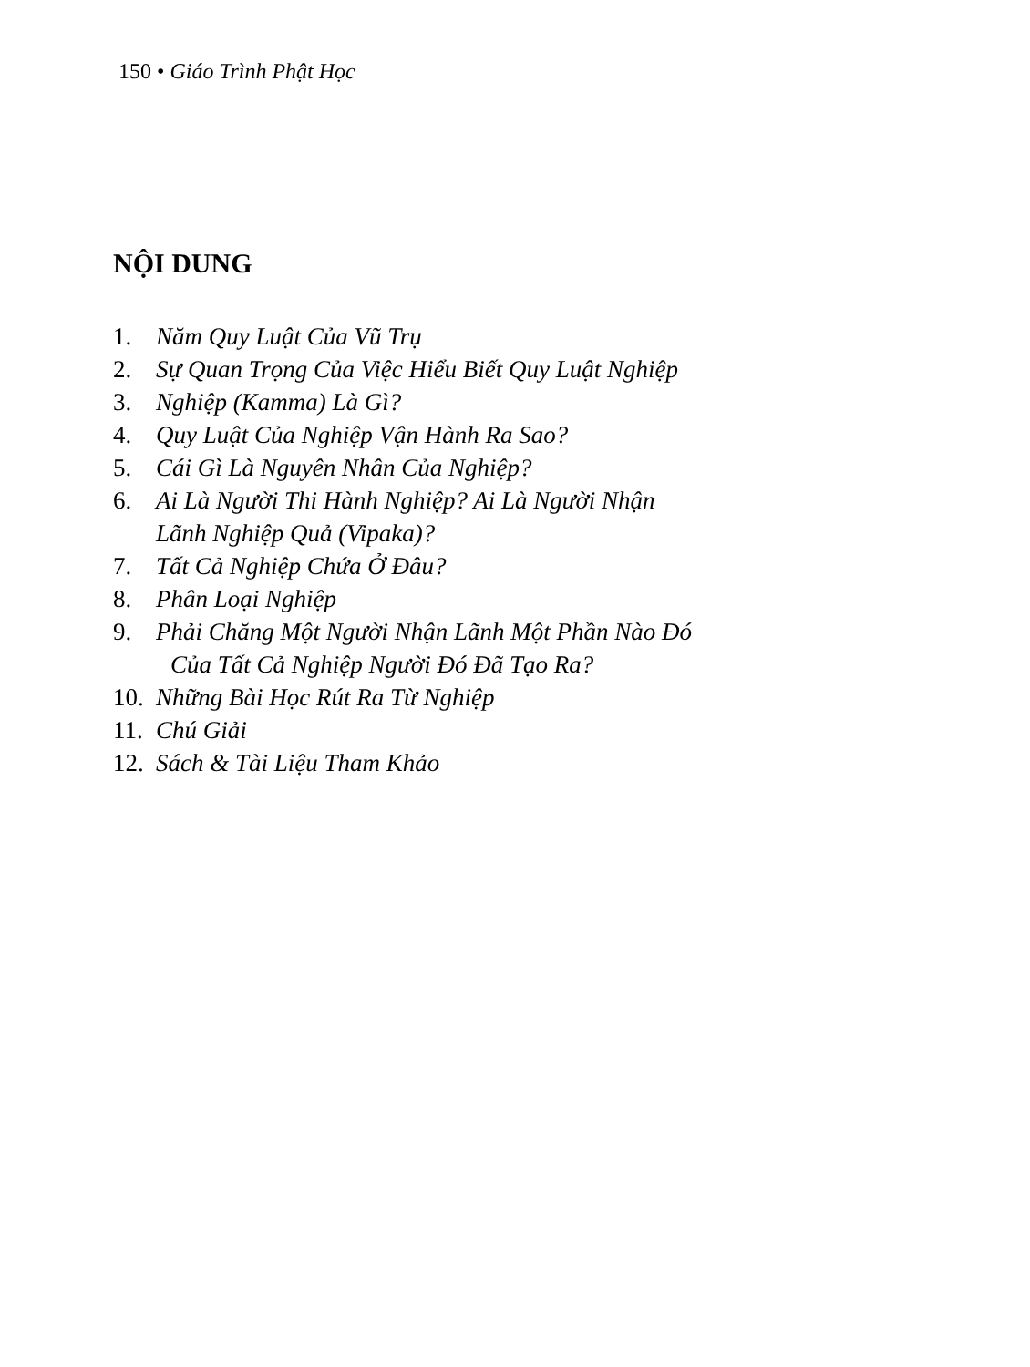150 • Giáo Trình Phật Học
NỘI DUNG
1. Năm Quy Luật Của Vũ Trụ
2. Sự Quan Trọng Của Việc Hiểu Biết Quy Luật Nghiệp
3. Nghiệp (Kamma) Là Gì?
4. Quy Luật Của Nghiệp Vận Hành Ra Sao?
5. Cái Gì Là Nguyên Nhân Của Nghiệp?
6. Ai Là Người Thi Hành Nghiệp? Ai Là Người Nhận
Lãnh Nghiệp Quả (Vipaka)?
7. Tất Cả Nghiệp Chứa Ở Đâu?
8. Phân Loại Nghiệp
9. Phải Chăng Một Người Nhận Lãnh Một Phần Nào Đó
Của Tất Cả Nghiệp Người Đó Đã Tạo Ra?
10. Những Bài Học Rút Ra Từ Nghiệp
11. Chú Giải
12. Sách & Tài Liệu Tham Khảo